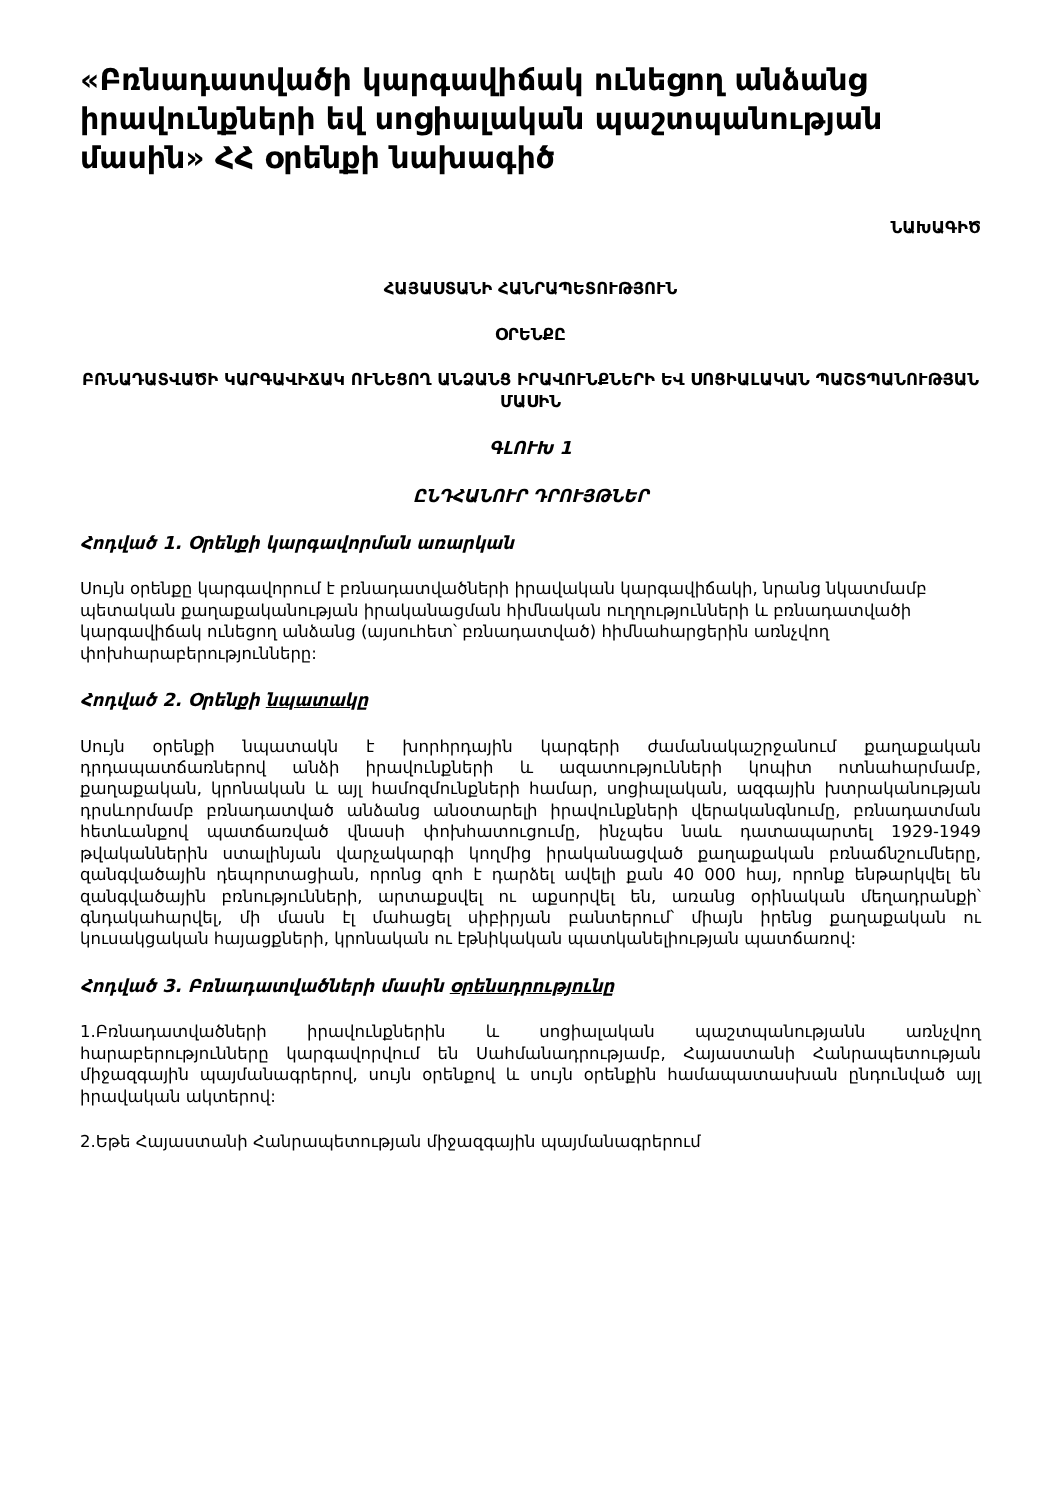«Բռնադատվածի կարգավիճակ ունեցող անձանց իրավունքների եվ սոցիալական պաշտպանության մասին» ՀՀ օրենքի նախագիծ
ՆԱԽԱԳԻԾ
ՀԱՅԱՍՏԱՆԻ ՀԱՆՐԱՊԵՏՈՒԹՅՈՒՆ
ՕՐԵՆՔԸ
ԲՌՆԱԴԱՏՎԱԾԻ ԿԱՐԳԱՎԻՃԱԿ ՈՒՆԵՑՈՂ ԱՆՁԱՆՑ ԻՐԱՎՈՒՆՔՆԵՐԻ ԵՎ ՍՈՑԻԱԼԱԿԱՆ ՊԱՇՏՊԱՆՈՒԹՅԱՆ ՄԱՍԻՆ
ԳԼՈՒԽ 1
ԸՆԴՀԱՆՈՒՐ ԴՐՈՒՅԹՆԵՐ
Հոդված 1. Օրենքի կարգավորման առարկան
Սույն օրենքը կարգավորում է բռնադատվածների իրավական կարգավիճակի, նրանց նկատմամբ պետական քաղաքականության իրականացման հիմնական ուղղությունների և բռնադատվածի կարգավիճակ ունեցող անձանց (այսուհետ՝ բռնադատված) հիմնահարցերին առնչվող փոխհարաբերությունները:
Հոդված 2. Օրենքի նպատակը
Սույն օրենքի նպատակն է խորհրդային կարգերի ժամանակաշրջանում քաղաքական դրդապատճառներով անձի իրավունքների և ազատությունների կոպիտ ոտնահարմամբ, քաղաքական, կրոնական և այլ համոզմունքների համար, սոցիալական, ազգային խտրականության դրսևորմամբ բռնադատված անձանց անօտարելի իրավունքների վերականգնումը, բռնադատման հետևանքով պատճառված վնասի փոխհատուցումը, ինչպես նաև դատապարտել 1929-1949 թվականներին ստալինյան վարչակարգի կողմից իրականացված քաղաքական բռնաճնշումները, զանգվածային դեպորտացիան, որոնց զոհ է դարձել ավելի քան 40 000 հայ, որոնք ենթարկվել են զանգվածային բռնությունների, արտաքսվել ու աքսորվել են, առանց օրինական մեղադրանքի՝ գնդակահարվել, մի մասն էլ մահացել սիբիրյան բանտերում՝ միայն իրենց քաղաքական ու կուսակցական հայացքների, կրոնական ու էթնիկական պատկանելիության պատճառով:
Հոդված 3. Բռնադատվածների մասին օրենսդրությունը
1.Բռնադատվածների իրավունքներին և սոցիալական պաշտպանությանն առնչվող հարաբերությունները կարգավորվում են Սահմանադրությամբ, Հայաստանի Հանրապետության միջազգային պայմանագրերով, սույն օրենքով և սույն օրենքին համապատասխան ընդունված այլ իրավական ակտերով:
2.Եթե Հայաստանի Հանրապետության միջազգային պայմանագրերում